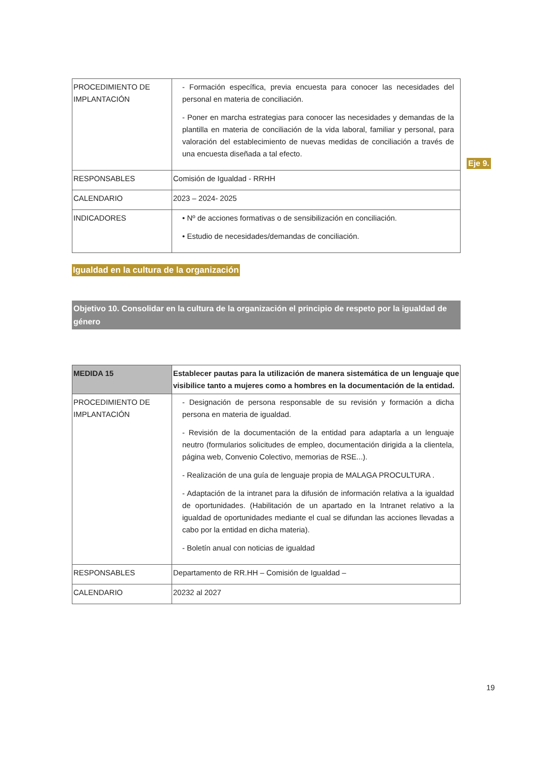| PROCEDIMIENTO DE IMPLANTACIÓN | - Formación específica, previa encuesta para conocer las necesidades del personal en materia de conciliación. - Poner en marcha estrategias para conocer las necesidades y demandas de la plantilla en materia de conciliación de la vida laboral, familiar y personal, para valoración del establecimiento de nuevas medidas de conciliación a través de una encuesta diseñada a tal efecto. |
| RESPONSABLES | Comisión de Igualdad - RRHH |
| CALENDARIO | 2023 – 2024- 2025 |
| INDICADORES | • Nº de acciones formativas o de sensibilización en conciliación. • Estudio de necesidades/demandas de conciliación. |
Igualdad en la cultura de la organización
Objetivo 10. Consolidar en la cultura de la organización el principio de respeto por la igualdad de género
| MEDIDA 15 | Establecer pautas para la utilización de manera sistemática de un lenguaje que visibilice tanto a mujeres como a hombres en la documentación de la entidad. |
| PROCEDIMIENTO DE IMPLANTACIÓN | - Designación de persona responsable de su revisión y formación a dicha persona en materia de igualdad. - Revisión de la documentación de la entidad para adaptarla a un lenguaje neutro (formularios solicitudes de empleo, documentación dirigida a la clientela, página web, Convenio Colectivo, memorias de RSE...). - Realización de una guía de lenguaje propia de MALAGA PROCULTURA . - Adaptación de la intranet para la difusión de información relativa a la igualdad de oportunidades. (Habilitación de un apartado en la Intranet relativo a la igualdad de oportunidades mediante el cual se difundan las acciones llevadas a cabo por la entidad en dicha materia). - Boletín anual con noticias de igualdad |
| RESPONSABLES | Departamento de RR.HH – Comisión de Igualdad – |
| CALENDARIO | 20232 al 2027 |
Eje 9.
19